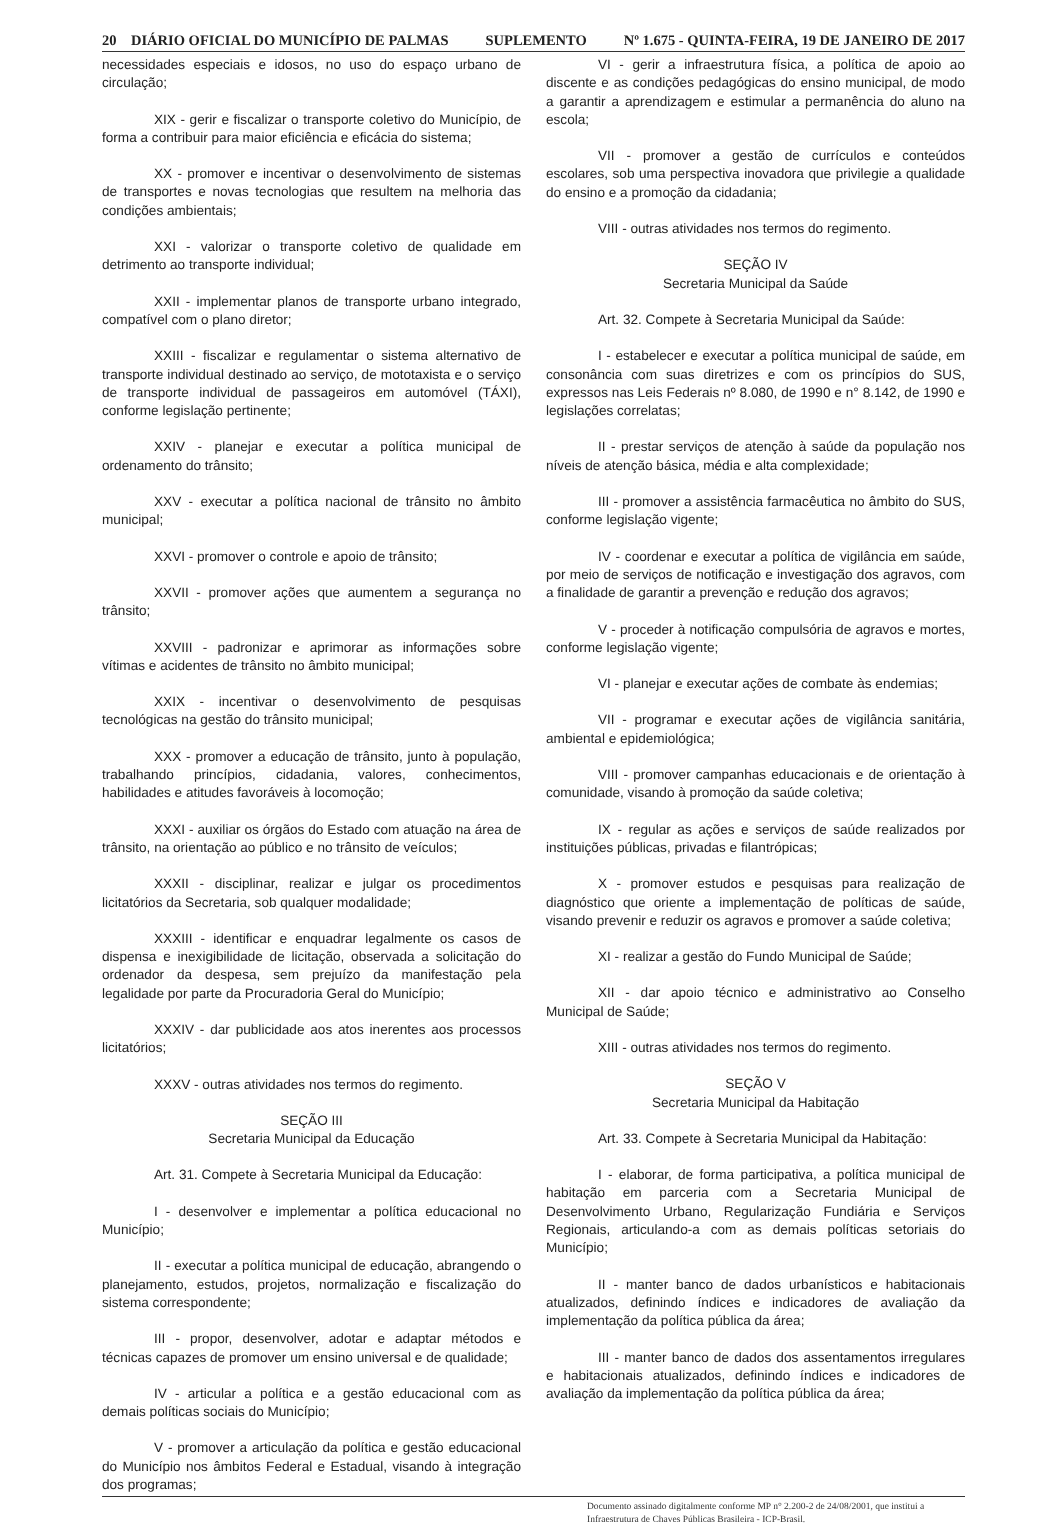20 DIÁRIO OFICIAL DO MUNICÍPIO DE PALMAS SUPLEMENTO Nº 1.675 - QUINTA-FEIRA, 19 DE JANEIRO DE 2017
necessidades especiais e idosos, no uso do espaço urbano de circulação;
XIX - gerir e fiscalizar o transporte coletivo do Município, de forma a contribuir para maior eficiência e eficácia do sistema;
XX - promover e incentivar o desenvolvimento de sistemas de transportes e novas tecnologias que resultem na melhoria das condições ambientais;
XXI - valorizar o transporte coletivo de qualidade em detrimento ao transporte individual;
XXII - implementar planos de transporte urbano integrado, compatível com o plano diretor;
XXIII - fiscalizar e regulamentar o sistema alternativo de transporte individual destinado ao serviço, de mototaxista e o serviço de transporte individual de passageiros em automóvel (TÁXI), conforme legislação pertinente;
XXIV - planejar e executar a política municipal de ordenamento do trânsito;
XXV - executar a política nacional de trânsito no âmbito municipal;
XXVI - promover o controle e apoio de trânsito;
XXVII - promover ações que aumentem a segurança no trânsito;
XXVIII - padronizar e aprimorar as informações sobre vítimas e acidentes de trânsito no âmbito municipal;
XXIX - incentivar o desenvolvimento de pesquisas tecnológicas na gestão do trânsito municipal;
XXX - promover a educação de trânsito, junto à população, trabalhando princípios, cidadania, valores, conhecimentos, habilidades e atitudes favoráveis à locomoção;
XXXI - auxiliar os órgãos do Estado com atuação na área de trânsito, na orientação ao público e no trânsito de veículos;
XXXII - disciplinar, realizar e julgar os procedimentos licitatórios da Secretaria, sob qualquer modalidade;
XXXIII - identificar e enquadrar legalmente os casos de dispensa e inexigibilidade de licitação, observada a solicitação do ordenador da despesa, sem prejuízo da manifestação pela legalidade por parte da Procuradoria Geral do Município;
XXXIV - dar publicidade aos atos inerentes aos processos licitatórios;
XXXV - outras atividades nos termos do regimento.
SEÇÃO III
Secretaria Municipal da Educação
Art. 31. Compete à Secretaria Municipal da Educação:
I - desenvolver e implementar a política educacional no Município;
II - executar a política municipal de educação, abrangendo o planejamento, estudos, projetos, normalização e fiscalização do sistema correspondente;
III - propor, desenvolver, adotar e adaptar métodos e técnicas capazes de promover um ensino universal e de qualidade;
IV - articular a política e a gestão educacional com as demais políticas sociais do Município;
V - promover a articulação da política e gestão educacional do Município nos âmbitos Federal e Estadual, visando à integração dos programas;
VI - gerir a infraestrutura física, a política de apoio ao discente e as condições pedagógicas do ensino municipal, de modo a garantir a aprendizagem e estimular a permanência do aluno na escola;
VII - promover a gestão de currículos e conteúdos escolares, sob uma perspectiva inovadora que privilegie a qualidade do ensino e a promoção da cidadania;
VIII - outras atividades nos termos do regimento.
SEÇÃO IV
Secretaria Municipal da Saúde
Art. 32. Compete à Secretaria Municipal da Saúde:
I - estabelecer e executar a política municipal de saúde, em consonância com suas diretrizes e com os princípios do SUS, expressos nas Leis Federais nº 8.080, de 1990 e n° 8.142, de 1990 e legislações correlatas;
II - prestar serviços de atenção à saúde da população nos níveis de atenção básica, média e alta complexidade;
III - promover a assistência farmacêutica no âmbito do SUS, conforme legislação vigente;
IV - coordenar e executar a política de vigilância em saúde, por meio de serviços de notificação e investigação dos agravos, com a finalidade de garantir a prevenção e redução dos agravos;
V - proceder à notificação compulsória de agravos e mortes, conforme legislação vigente;
VI - planejar e executar ações de combate às endemias;
VII - programar e executar ações de vigilância sanitária, ambiental e epidemiológica;
VIII - promover campanhas educacionais e de orientação à comunidade, visando à promoção da saúde coletiva;
IX - regular as ações e serviços de saúde realizados por instituições públicas, privadas e filantrópicas;
X - promover estudos e pesquisas para realização de diagnóstico que oriente a implementação de políticas de saúde, visando prevenir e reduzir os agravos e promover a saúde coletiva;
XI - realizar a gestão do Fundo Municipal de Saúde;
XII - dar apoio técnico e administrativo ao Conselho Municipal de Saúde;
XIII - outras atividades nos termos do regimento.
SEÇÃO V
Secretaria Municipal da Habitação
Art. 33. Compete à Secretaria Municipal da Habitação:
I - elaborar, de forma participativa, a política municipal de habitação em parceria com a Secretaria Municipal de Desenvolvimento Urbano, Regularização Fundiária e Serviços Regionais, articulando-a com as demais políticas setoriais do Município;
II - manter banco de dados urbanísticos e habitacionais atualizados, definindo índices e indicadores de avaliação da implementação da política pública da área;
III - manter banco de dados dos assentamentos irregulares e habitacionais atualizados, definindo índices e indicadores de avaliação da implementação da política pública da área;
Documento assinado digitalmente conforme MP n° 2.200-2 de 24/08/2001, que institui a Infraestrutura de Chaves Públicas Brasileira - ICP-Brasil.